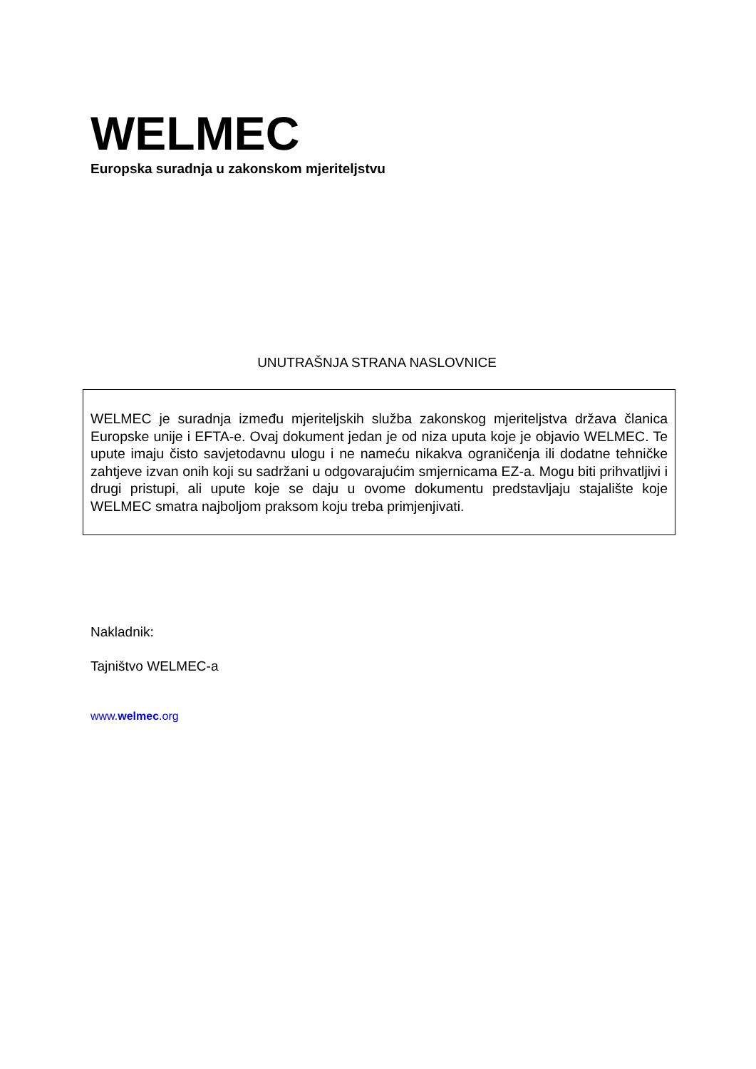WELMEC
Europska suradnja u zakonskom mjeriteljstvu
UNUTRAŠNJA STRANA NASLOVNICE
WELMEC je suradnja između mjeriteljskih služba zakonskog mjeriteljstva država članica Europske unije i EFTA-e. Ovaj dokument jedan je od niza uputa koje je objavio WELMEC. Te upute imaju čisto savjetodavnu ulogu i ne nameću nikakva ograničenja ili dodatne tehničke zahtjeve izvan onih koji su sadržani u odgovarajućim smjernicama EZ-a. Mogu biti prihvatljivi i drugi pristupi, ali upute koje se daju u ovome dokumentu predstavljaju stajalište koje WELMEC smatra najboljom praksom koju treba primjenjivati.
Nakladnik:
Tajništvo WELMEC-a
www.welmec.org